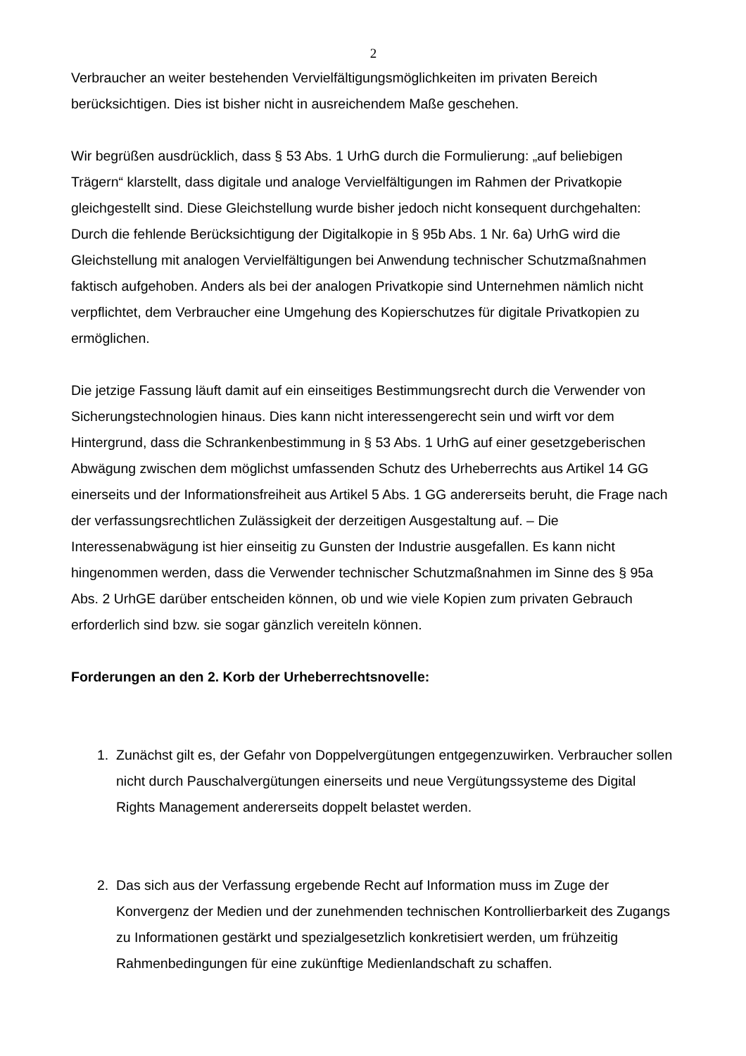2
Verbraucher an weiter bestehenden Vervielfältigungsmöglichkeiten im privaten Bereich berücksichtigen. Dies ist bisher nicht in ausreichendem Maße geschehen.
Wir begrüßen ausdrücklich, dass § 53 Abs. 1 UrhG durch die Formulierung: „auf beliebigen Trägern“ klarstellt, dass digitale und analoge Vervielfältigungen im Rahmen der Privatkopie gleichgestellt sind. Diese Gleichstellung wurde bisher jedoch nicht konsequent durchgehalten: Durch die fehlende Berücksichtigung der Digitalkopie in § 95b Abs. 1 Nr. 6a) UrhG wird die Gleichstellung mit analogen Vervielfältigungen bei Anwendung technischer Schutzmaßnahmen faktisch aufgehoben. Anders als bei der analogen Privatkopie sind Unternehmen nämlich nicht verpflichtet, dem Verbraucher eine Umgehung des Kopierschutzes für digitale Privatkopien zu ermöglichen.
Die jetzige Fassung läuft damit auf ein einseitiges Bestimmungsrecht durch die Verwender von Sicherungstechnologien hinaus. Dies kann nicht interessengerecht sein und wirft vor dem Hintergrund, dass die Schrankenbestimmung in § 53 Abs. 1 UrhG auf einer gesetzgeberischen Abwägung zwischen dem möglichst umfassenden Schutz des Urheberrechts aus Artikel 14 GG einerseits und der Informationsfreiheit aus Artikel 5 Abs. 1 GG andererseits beruht, die Frage nach der verfassungsrechtlichen Zulässigkeit der derzeitigen Ausgestaltung auf. – Die Interessenabwägung ist hier einseitig zu Gunsten der Industrie ausgefallen. Es kann nicht hingenommen werden, dass die Verwender technischer Schutzmaßnahmen im Sinne des § 95a Abs. 2 UrhGE darüber entscheiden können, ob und wie viele Kopien zum privaten Gebrauch erforderlich sind bzw. sie sogar gänzlich vereiteln können.
Forderungen an den 2. Korb der Urheberrechtsnovelle:
1. Zunächst gilt es, der Gefahr von Doppelvergütungen entgegenzuwirken. Verbraucher sollen nicht durch Pauschalvergütungen einerseits und neue Vergütungssysteme des Digital Rights Management andererseits doppelt belastet werden.
2. Das sich aus der Verfassung ergebende Recht auf Information muss im Zuge der Konvergenz der Medien und der zunehmenden technischen Kontrollierbarkeit des Zugangs zu Informationen gestärkt und spezialgesetzlich konkretisiert werden, um frühzeitig Rahmenbedingungen für eine zukünftige Medienlandschaft zu schaffen.